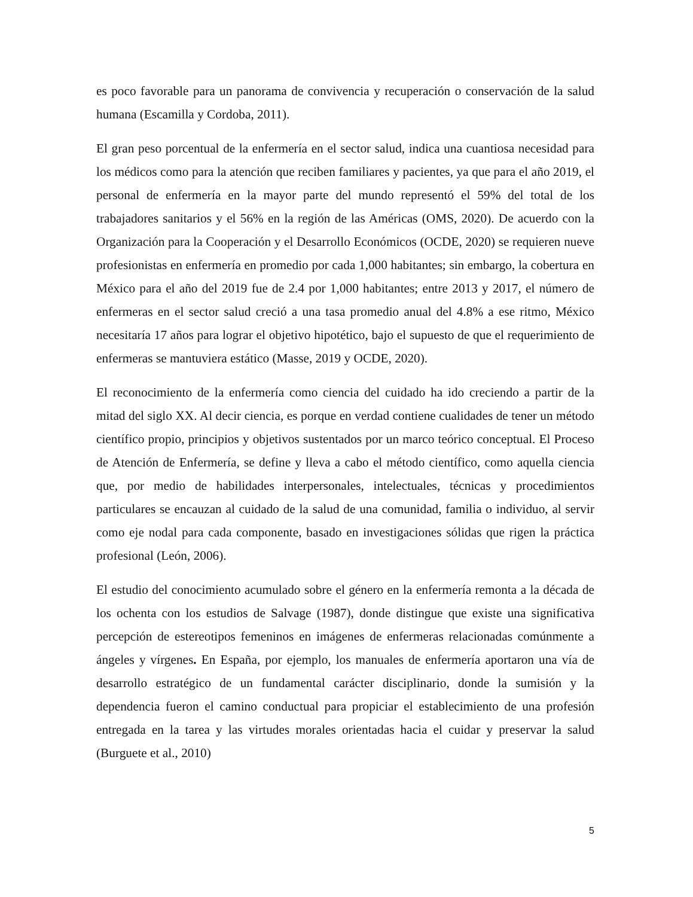es poco favorable para un panorama de convivencia y recuperación o conservación de la salud humana (Escamilla y Cordoba, 2011).
El gran peso porcentual de la enfermería en el sector salud, indica una cuantiosa necesidad para los médicos como para la atención que reciben familiares y pacientes, ya que para el año 2019, el personal de enfermería en la mayor parte del mundo representó el 59% del total de los trabajadores sanitarios y el 56% en la región de las Américas (OMS, 2020). De acuerdo con la Organización para la Cooperación y el Desarrollo Económicos (OCDE, 2020) se requieren nueve profesionistas en enfermería en promedio por cada 1,000 habitantes; sin embargo, la cobertura en México para el año del 2019 fue de 2.4 por 1,000 habitantes; entre 2013 y 2017, el número de enfermeras en el sector salud creció a una tasa promedio anual del 4.8% a ese ritmo, México necesitaría 17 años para lograr el objetivo hipotético, bajo el supuesto de que el requerimiento de enfermeras se mantuviera estático (Masse, 2019 y OCDE, 2020).
El reconocimiento de la enfermería como ciencia del cuidado ha ido creciendo a partir de la mitad del siglo XX. Al decir ciencia, es porque en verdad contiene cualidades de tener un método científico propio, principios y objetivos sustentados por un marco teórico conceptual. El Proceso de Atención de Enfermería, se define y lleva a cabo el método científico, como aquella ciencia que, por medio de habilidades interpersonales, intelectuales, técnicas y procedimientos particulares se encauzan al cuidado de la salud de una comunidad, familia o individuo, al servir como eje nodal para cada componente, basado en investigaciones sólidas que rigen la práctica profesional (León, 2006).
El estudio del conocimiento acumulado sobre el género en la enfermería remonta a la década de los ochenta con los estudios de Salvage (1987), donde distingue que existe una significativa percepción de estereotipos femeninos en imágenes de enfermeras relacionadas comúnmente a ángeles y vírgenes. En España, por ejemplo, los manuales de enfermería aportaron una vía de desarrollo estratégico de un fundamental carácter disciplinario, donde la sumisión y la dependencia fueron el camino conductual para propiciar el establecimiento de una profesión entregada en la tarea y las virtudes morales orientadas hacia el cuidar y preservar la salud (Burguete et al., 2010)
5